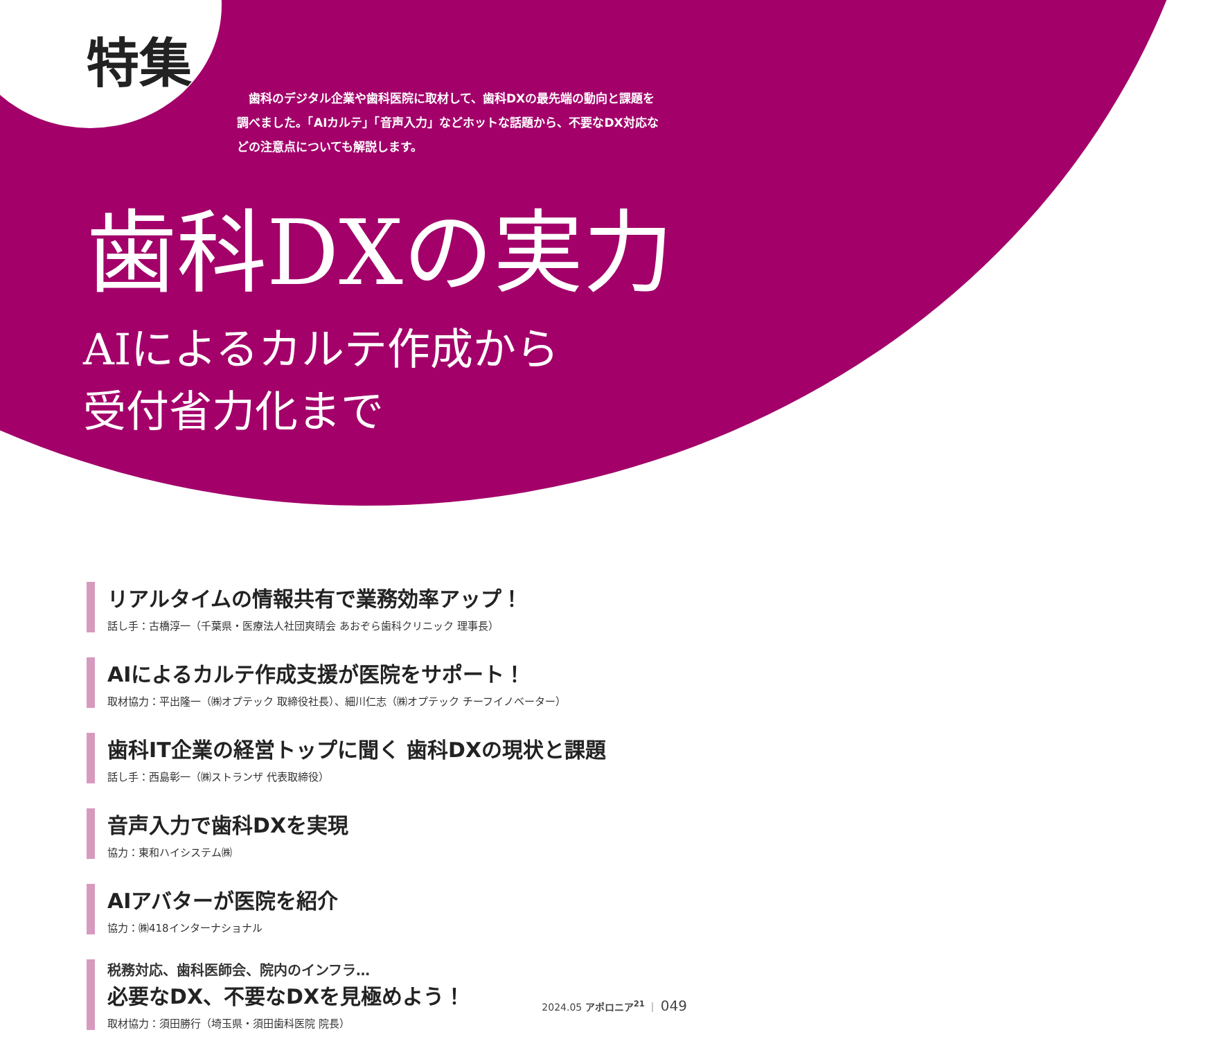特集
　歯科のデジタル企業や歯科医院に取材して、歯科DXの最先端の動向と課題を調べました。「AIカルテ」「音声入力」などホットな話題から、不要なDX対応などの注意点についても解説します。
歯科DXの実力
AIによるカルテ作成から
受付省力化まで
リアルタイムの情報共有で業務効率アップ！
話し手：古橋淳一（千葉県・医療法人社団爽晴会 あおぞら歯科クリニック 理事長）
AIによるカルテ作成支援が医院をサポート！
取材協力：平出隆一（㈱オプテック 取締役社長）、細川仁志（㈱オプテック チーフイノベーター）
歯科IT企業の経営トップに聞く 歯科DXの現状と課題
話し手：西島彰一（㈱ストランザ 代表取締役）
音声入力で歯科DXを実現
協力：東和ハイシステム㈱
AIアバターが医院を紹介
協力：㈱418インターナショナル
税務対応、歯科医師会、院内のインフラ…
必要なDX、不要なDXを見極めよう！
取材協力：須田勝行（埼玉県・須田歯科医院 院長）
2024.05 アポロニア<sup>21</sup> ｜ 049